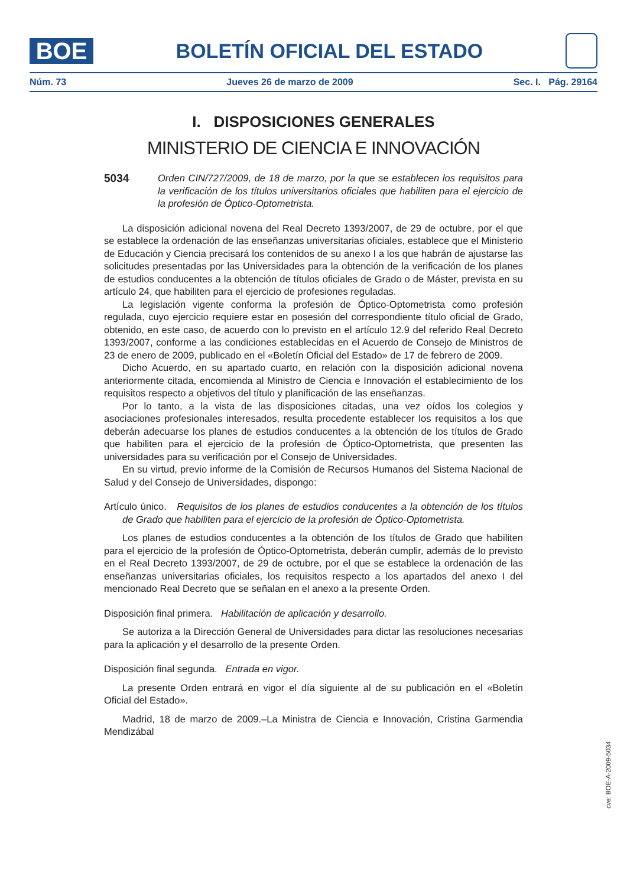BOE
BOLETÍN OFICIAL DEL ESTADO
Núm. 73 Jueves 26 de marzo de 2009 Sec. I. Pág. 29164
I. DISPOSICIONES GENERALES
MINISTERIO DE CIENCIA E INNOVACIÓN
5034
Orden CIN/727/2009, de 18 de marzo, por la que se establecen los requisitos para la verificación de los títulos universitarios oficiales que habiliten para el ejercicio de la profesión de Óptico-Optometrista.
La disposición adicional novena del Real Decreto 1393/2007, de 29 de octubre, por el que se establece la ordenación de las enseñanzas universitarias oficiales, establece que el Ministerio de Educación y Ciencia precisará los contenidos de su anexo I a los que habrán de ajustarse las solicitudes presentadas por las Universidades para la obtención de la verificación de los planes de estudios conducentes a la obtención de títulos oficiales de Grado o de Máster, prevista en su artículo 24, que habiliten para el ejercicio de profesiones reguladas.
La legislación vigente conforma la profesión de Óptico-Optometrista como profesión regulada, cuyo ejercicio requiere estar en posesión del correspondiente título oficial de Grado, obtenido, en este caso, de acuerdo con lo previsto en el artículo 12.9 del referido Real Decreto 1393/2007, conforme a las condiciones establecidas en el Acuerdo de Consejo de Ministros de 23 de enero de 2009, publicado en el «Boletín Oficial del Estado» de 17 de febrero de 2009.
Dicho Acuerdo, en su apartado cuarto, en relación con la disposición adicional novena anteriormente citada, encomienda al Ministro de Ciencia e Innovación el establecimiento de los requisitos respecto a objetivos del título y planificación de las enseñanzas.
Por lo tanto, a la vista de las disposiciones citadas, una vez oídos los colegios y asociaciones profesionales interesados, resulta procedente establecer los requisitos a los que deberán adecuarse los planes de estudios conducentes a la obtención de los títulos de Grado que habiliten para el ejercicio de la profesión de Óptico-Optometrista, que presenten las universidades para su verificación por el Consejo de Universidades.
En su virtud, previo informe de la Comisión de Recursos Humanos del Sistema Nacional de Salud y del Consejo de Universidades, dispongo:
Artículo único. Requisitos de los planes de estudios conducentes a la obtención de los títulos de Grado que habiliten para el ejercicio de la profesión de Óptico-Optometrista.
Los planes de estudios conducentes a la obtención de los títulos de Grado que habiliten para el ejercicio de la profesión de Óptico-Optometrista, deberán cumplir, además de lo previsto en el Real Decreto 1393/2007, de 29 de octubre, por el que se establece la ordenación de las enseñanzas universitarias oficiales, los requisitos respecto a los apartados del anexo I del mencionado Real Decreto que se señalan en el anexo a la presente Orden.
Disposición final primera. Habilitación de aplicación y desarrollo.
Se autoriza a la Dirección General de Universidades para dictar las resoluciones necesarias para la aplicación y el desarrollo de la presente Orden.
Disposición final segunda. Entrada en vigor.
La presente Orden entrará en vigor el día siguiente al de su publicación en el «Boletín Oficial del Estado».
Madrid, 18 de marzo de 2009.–La Ministra de Ciencia e Innovación, Cristina Garmendia Mendizábal
cve: BOE-A-2009-5034